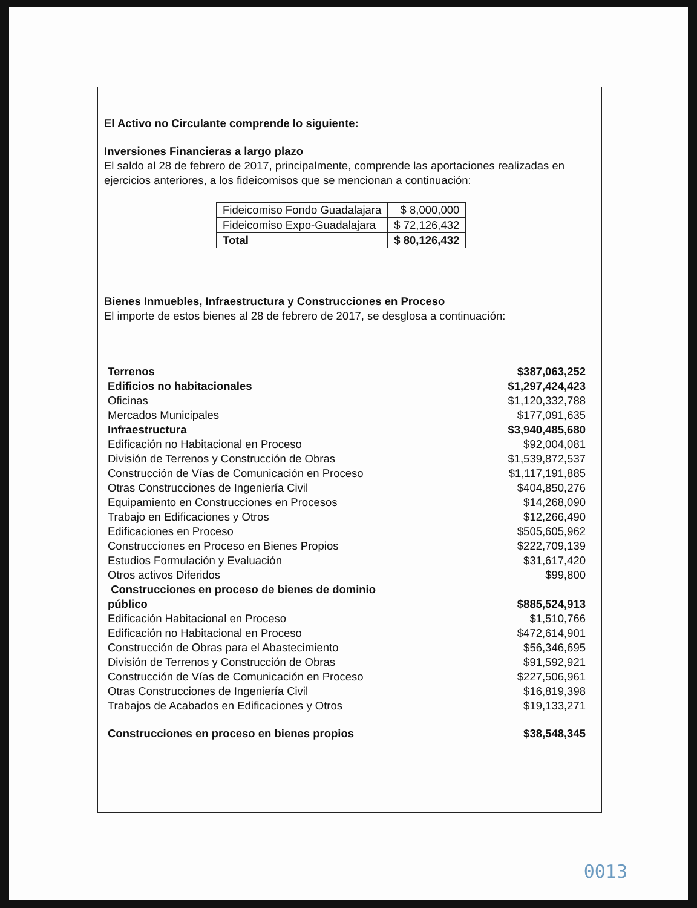El Activo no Circulante comprende lo siguiente:
Inversiones Financieras a largo plazo
El saldo al 28 de febrero de 2017, principalmente, comprende las aportaciones realizadas en ejercicios anteriores, a los fideicomisos que se mencionan a continuación:
| Fideicomiso Fondo Guadalajara | $ 8,000,000 |
| Fideicomiso Expo-Guadalajara | $ 72,126,432 |
| Total | $ 80,126,432 |
Bienes Inmuebles, Infraestructura y Construcciones en Proceso
El importe de estos bienes al 28 de febrero de 2017, se desglosa a continuación:
| Terrenos | $387,063,252 |
| Edificios no habitacionales | $1,297,424,423 |
| Oficinas | $1,120,332,788 |
| Mercados Municipales | $177,091,635 |
| Infraestructura | $3,940,485,680 |
| Edificación no Habitacional en Proceso | $92,004,081 |
| División de Terrenos y Construcción de Obras | $1,539,872,537 |
| Construcción de Vías de Comunicación en Proceso | $1,117,191,885 |
| Otras Construcciones de Ingeniería Civil | $404,850,276 |
| Equipamiento en Construcciones en Procesos | $14,268,090 |
| Trabajo en Edificaciones y Otros | $12,266,490 |
| Edificaciones en Proceso | $505,605,962 |
| Construcciones en Proceso en Bienes Propios | $222,709,139 |
| Estudios Formulación y Evaluación | $31,617,420 |
| Otros activos Diferidos | $99,800 |
| Construcciones en proceso de bienes de dominio público | $885,524,913 |
| Edificación Habitacional en Proceso | $1,510,766 |
| Edificación no Habitacional en Proceso | $472,614,901 |
| Construcción de Obras para el Abastecimiento | $56,346,695 |
| División de Terrenos y Construcción de Obras | $91,592,921 |
| Construcción de Vías de Comunicación en Proceso | $227,506,961 |
| Otras Construcciones de Ingeniería Civil | $16,819,398 |
| Trabajos de Acabados en Edificaciones y Otros | $19,133,271 |
| Construcciones en proceso en bienes propios | $38,548,345 |
0013